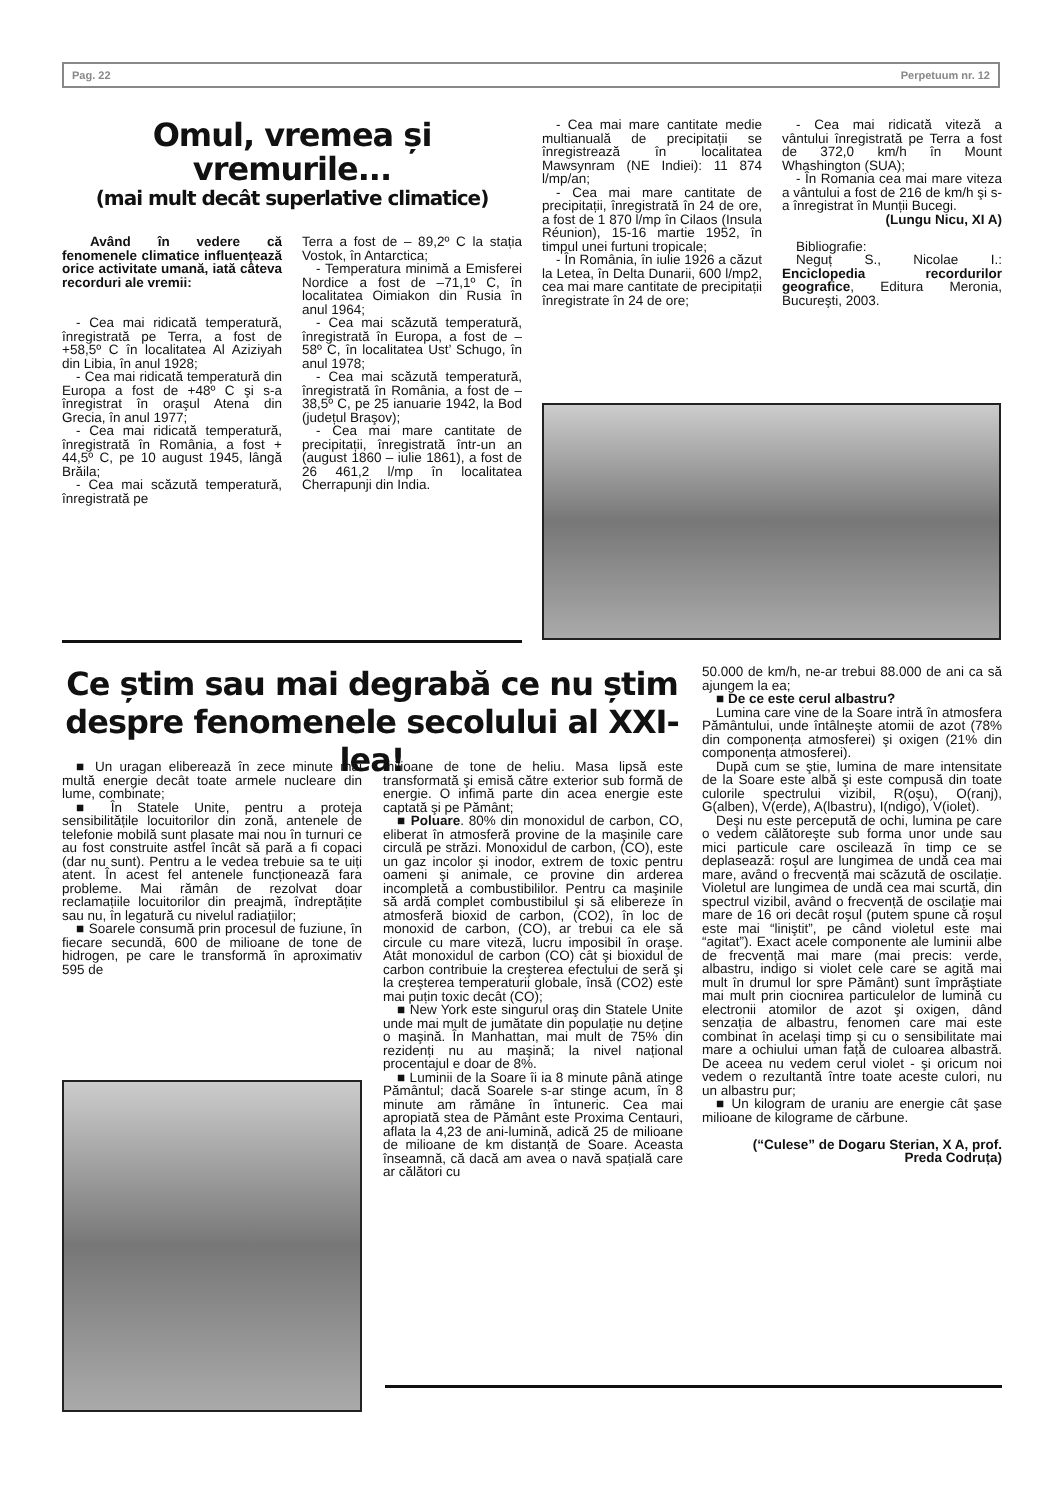Pag. 22 Perpetuum nr. 12
Omul, vremea și vremurile...
(mai mult decât superlative climatice)
Având în vedere că fenomenele climatice influențează orice activitate umană, iată câteva recorduri ale vremii:
- Cea mai ridicată temperatură, înregistrată pe Terra, a fost de +58,5º C în localitatea Al Aziziyah din Libia, în anul 1928;
- Cea mai ridicată temperatură din Europa a fost de +48º C şi s-a înregistrat în oraşul Atena din Grecia, în anul 1977;
- Cea mai ridicată temperatură, înregistrată în România, a fost + 44,5º C, pe 10 august 1945, lângă Brăila;
- Cea mai scăzută temperatură, înregistrată pe
Terra a fost de – 89,2º C la stația Vostok, în Antarctica;
- Temperatura minimă a Emisferei Nordice a fost de –71,1º C, în localitatea Oimiakon din Rusia în anul 1964;
- Cea mai scăzută temperatură, înregistrată în Europa, a fost de – 58º C, în localitatea Ust’ Schugo, în anul 1978;
- Cea mai scăzută temperatură, înregistrată în România, a fost de – 38,5º C, pe 25 ianuarie 1942, la Bod (județul Braşov);
- Cea mai mare cantitate de precipitații, înregistrată într-un an (august 1860 – iulie 1861), a fost de 26 461,2 l/mp în localitatea Cherrapunji din India.
- Cea mai mare cantitate medie multianuală de precipitații se înregistrează în localitatea Mawsynram (NE Indiei): 11 874 l/mp/an;
- Cea mai mare cantitate de precipitații, înregistrată în 24 de ore, a fost de 1 870 l/mp în Cilaos (Insula Réunion), 15-16 martie 1952, în timpul unei furtuni tropicale;
- În România, în iulie 1926 a căzut la Letea, în Delta Dunarii, 600 l/mp2, cea mai mare cantitate de precipitații înregistrate în 24 de ore;
- Cea mai ridicată viteză a vântului înregistrată pe Terra a fost de 372,0 km/h în Mount Whashington (SUA);
- În Romania cea mai mare viteza a vântului a fost de 216 de km/h şi s-a înregistrat în Munții Bucegi.
(Lungu Nicu, XI A)
Bibliografie:
Neguț S., Nicolae I.: Enciclopedia recordurilor geografice, Editura Meronia, Bucureşti, 2003.
Ce știm sau mai degrabă ce nu știm despre fenomenele secolului al XXI-lea!
■ Un uragan eliberează în zece minute mai multă energie decât toate armele nucleare din lume, combinate;
■ În Statele Unite, pentru a proteja sensibilitățile locuitorilor din zonă, antenele de telefonie mobilă sunt plasate mai nou în turnuri ce au fost construite astfel încât să pară a fi copaci (dar nu sunt). Pentru a le vedea trebuie sa te uiți atent. În acest fel antenele funcționează fara probleme. Mai rămân de rezolvat doar reclamațiile locuitorilor din preajmă, îndreptățite sau nu, în legatură cu nivelul radiațiilor;
■ Soarele consumă prin procesul de fuziune, în fiecare secundă, 600 de milioane de tone de hidrogen, pe care le transformă în aproximativ 595 de
milioane de tone de heliu. Masa lipsă este transformată şi emisă către exterior sub formă de energie. O infimă parte din acea energie este captată şi pe Pământ;
■ Poluare. 80% din monoxidul de carbon, CO, eliberat în atmosferă provine de la maşinile care circulă pe străzi. Monoxidul de carbon, (CO), este un gaz incolor şi inodor, extrem de toxic pentru oameni şi animale, ce provine din arderea incompletă a combustibililor. Pentru ca maşinile să ardă complet combustibilul şi să elibereze în atmosferă bioxid de carbon, (CO2), în loc de monoxid de carbon, (CO), ar trebui ca ele să circule cu mare viteză, lucru imposibil în oraşe. Atât monoxidul de carbon (CO) cât şi bioxidul de carbon contribuie la creşterea efectului de seră şi la creşterea temperaturii globale, însă (CO2) este mai puțin toxic decât (CO);
■ New York este singurul oraş din Statele Unite unde mai mult de jumătate din populație nu deține o maşină. În Manhattan, mai mult de 75% din rezidenți nu au maşină; la nivel național procentajul e doar de 8%.
■ Luminii de la Soare îi ia 8 minute până atinge Pământul; dacă Soarele s-ar stinge acum, în 8 minute am rămâne în întuneric. Cea mai apropiată stea de Pământ este Proxima Centauri, aflata la 4,23 de ani-lumină, adică 25 de milioane de milioane de km distanță de Soare. Aceasta înseamnă, că dacă am avea o navă spațială care ar călători cu
50.000 de km/h, ne-ar trebui 88.000 de ani ca să ajungem la ea;
■ De ce este cerul albastru?
Lumina care vine de la Soare intră în atmosfera Pământului, unde întâlneşte atomii de azot (78% din componența atmosferei) şi oxigen (21% din componența atmosferei).
După cum se ştie, lumina de mare intensitate de la Soare este albă şi este compusă din toate culorile spectrului vizibil, R(oşu), O(ranj), G(alben), V(erde), A(lbastru), I(ndigo), V(iolet).
Deşi nu este percepută de ochi, lumina pe care o vedem călătoreşte sub forma unor unde sau mici particule care oscilează în timp ce se deplasează: roşul are lungimea de undă cea mai mare, având o frecvență mai scăzută de oscilație. Violetul are lungimea de undă cea mai scurtă, din spectrul vizibil, având o frecvență de oscilație mai mare de 16 ori decât roşul (putem spune că roşul este mai “liniştit”, pe când violetul este mai “agitat”). Exact acele componente ale luminii albe de frecvență mai mare (mai precis: verde, albastru, indigo si violet cele care se agită mai mult în drumul lor spre Pământ) sunt împrăştiate mai mult prin ciocnirea particulelor de lumină cu electronii atomilor de azot şi oxigen, dând senzația de albastru, fenomen care mai este combinat în acelaşi timp şi cu o sensibilitate mai mare a ochiului uman față de culoarea albastră. De aceea nu vedem cerul violet - şi oricum noi vedem o rezultantă între toate aceste culori, nu un albastru pur;
■ Un kilogram de uraniu are energie cât şase milioane de kilograme de cărbune.
(“Culese” de Dogaru Sterian, X A, prof. Preda Codruța)